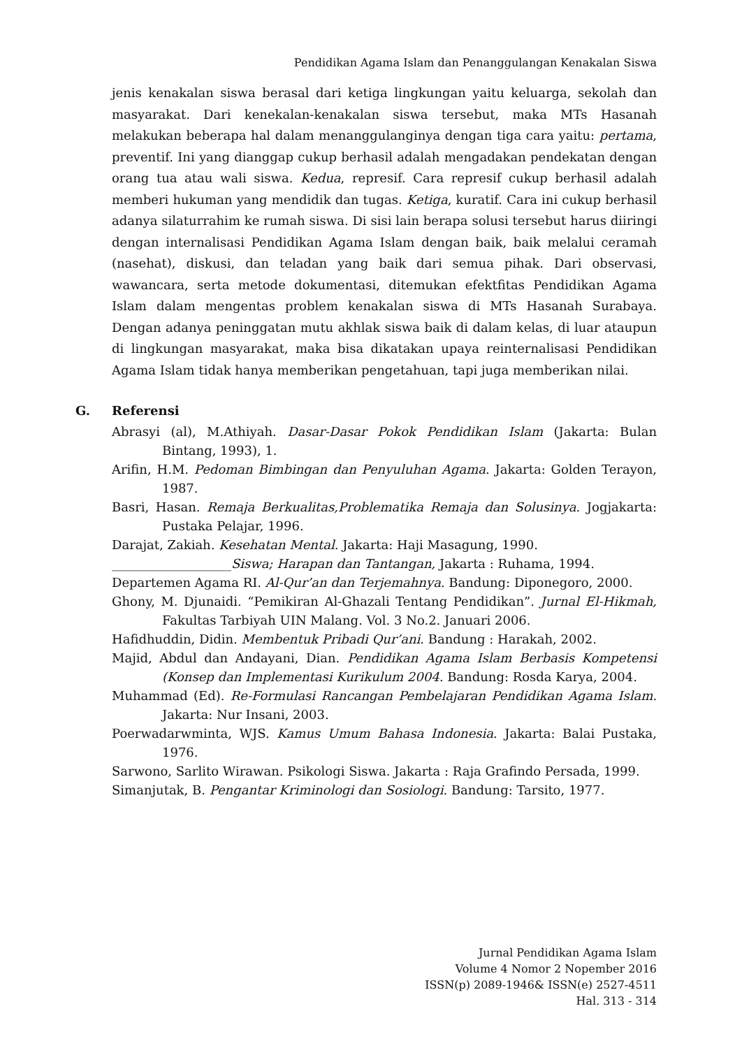Pendidikan Agama Islam dan Penanggulangan Kenakalan Siswa
jenis kenakalan siswa berasal dari ketiga lingkungan yaitu keluarga, sekolah dan masyarakat. Dari kenekalan-kenakalan siswa tersebut, maka MTs Hasanah melakukan beberapa hal dalam menanggulanginya dengan tiga cara yaitu: pertama, preventif. Ini yang dianggap cukup berhasil adalah mengadakan pendekatan dengan orang tua atau wali siswa. Kedua, represif. Cara represif cukup berhasil adalah memberi hukuman yang mendidik dan tugas. Ketiga, kuratif. Cara ini cukup berhasil adanya silaturrahim ke rumah siswa. Di sisi lain berapa solusi tersebut harus diiringi dengan internalisasi Pendidikan Agama Islam dengan baik, baik melalui ceramah (nasehat), diskusi, dan teladan yang baik dari semua pihak. Dari observasi, wawancara, serta metode dokumentasi, ditemukan efektfitas Pendidikan Agama Islam dalam mengentas problem kenakalan siswa di MTs Hasanah Surabaya. Dengan adanya peninggatan mutu akhlak siswa baik di dalam kelas, di luar ataupun di lingkungan masyarakat, maka bisa dikatakan upaya reinternalisasi Pendidikan Agama Islam tidak hanya memberikan pengetahuan, tapi juga memberikan nilai.
G. Referensi
Abrasyi (al), M.Athiyah. Dasar-Dasar Pokok Pendidikan Islam (Jakarta: Bulan Bintang, 1993), 1.
Arifin, H.M. Pedoman Bimbingan dan Penyuluhan Agama. Jakarta: Golden Terayon, 1987.
Basri, Hasan. Remaja Berkualitas,Problematika Remaja dan Solusinya. Jogjakarta: Pustaka Pelajar, 1996.
Darajat, Zakiah. Kesehatan Mental. Jakarta: Haji Masagung, 1990.
___________________Siswa; Harapan dan Tantangan, Jakarta : Ruhama, 1994.
Departemen Agama RI. Al-Qur’an dan Terjemahnya. Bandung: Diponegoro, 2000.
Ghony, M. Djunaidi. “Pemikiran Al-Ghazali Tentang Pendidikan”. Jurnal El-Hikmah, Fakultas Tarbiyah UIN Malang. Vol. 3 No.2. Januari 2006.
Hafidhuddin, Didin. Membentuk Pribadi Qur’ani. Bandung : Harakah, 2002.
Majid, Abdul dan Andayani, Dian. Pendidikan Agama Islam Berbasis Kompetensi (Konsep dan Implementasi Kurikulum 2004. Bandung: Rosda Karya, 2004.
Muhammad (Ed). Re-Formulasi Rancangan Pembelajaran Pendidikan Agama Islam. Jakarta: Nur Insani, 2003.
Poerwadarwminta, WJS. Kamus Umum Bahasa Indonesia. Jakarta: Balai Pustaka, 1976.
Sarwono, Sarlito Wirawan. Psikologi Siswa. Jakarta : Raja Grafindo Persada, 1999.
Simanjutak, B. Pengantar Kriminologi dan Sosiologi. Bandung: Tarsito, 1977.
Jurnal Pendidikan Agama Islam
Volume 4 Nomor 2 Nopember 2016
ISSN(p) 2089-1946& ISSN(e) 2527-4511
Hal. 313 - 314